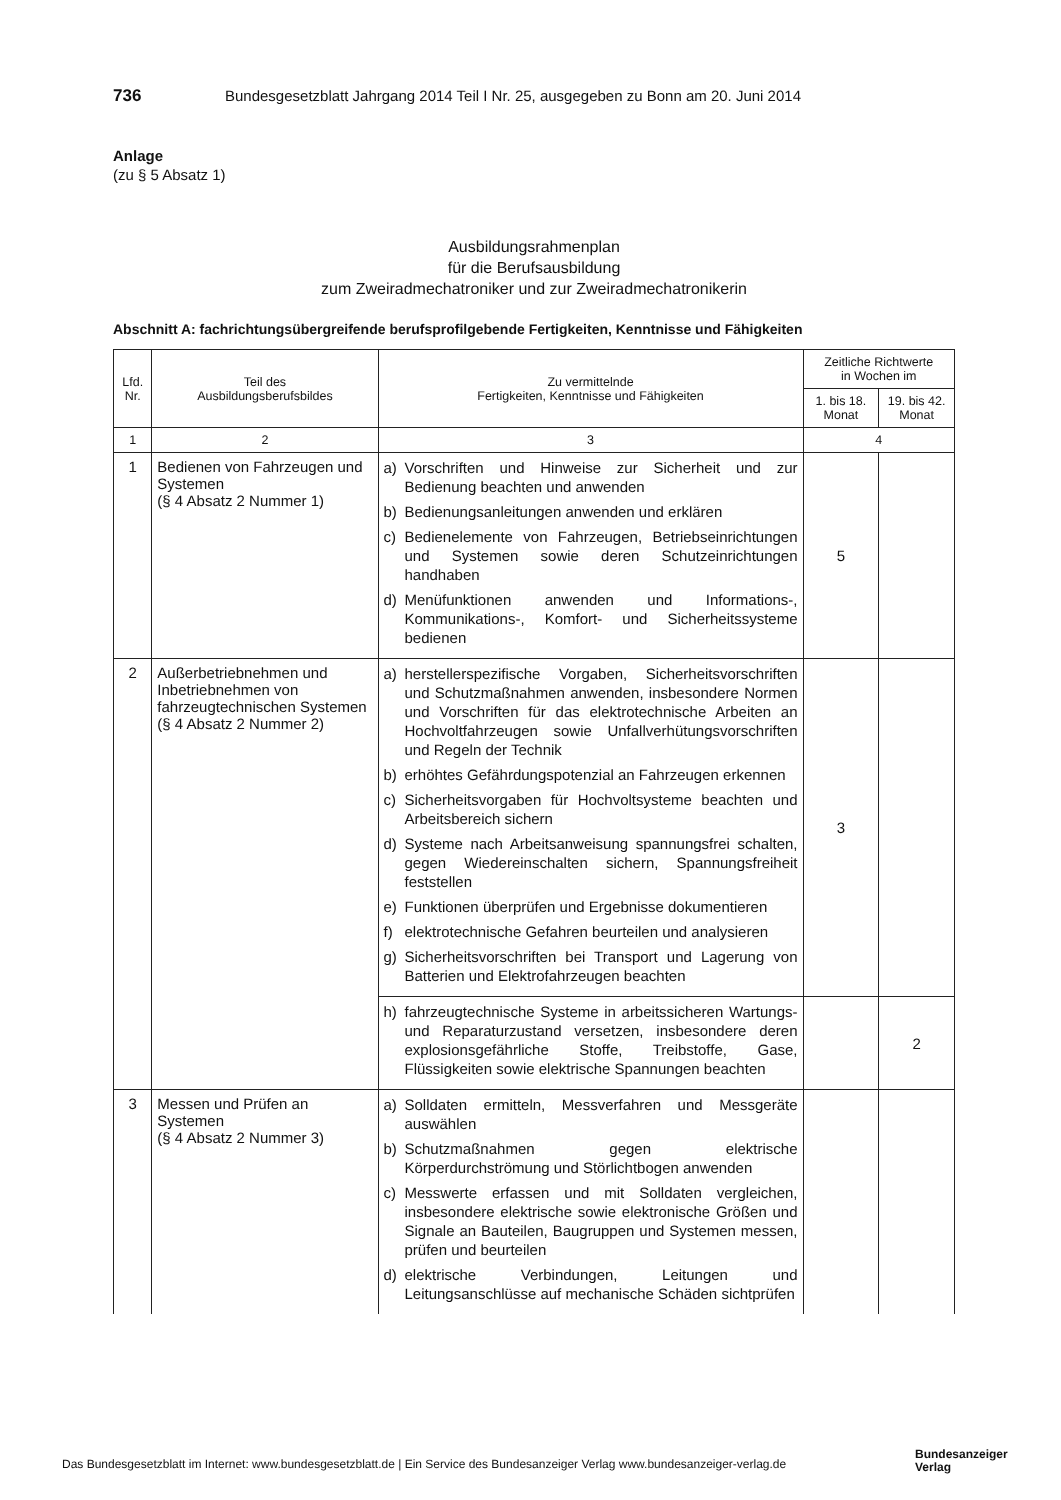736 Bundesgesetzblatt Jahrgang 2014 Teil I Nr. 25, ausgegeben zu Bonn am 20. Juni 2014
Anlage
(zu § 5 Absatz 1)
Ausbildungsrahmenplan
für die Berufsausbildung
zum Zweiradmechatroniker und zur Zweiradmechatronikerin
Abschnitt A: fachrichtungsübergreifende berufsprofilgebende Fertigkeiten, Kenntnisse und Fähigkeiten
| Lfd. Nr. | Teil des Ausbildungsberufsbildes | Zu vermittelnde Fertigkeiten, Kenntnisse und Fähigkeiten | Zeitliche Richtwerte in Wochen im | |
| --- | --- | --- | --- | --- |
| | | | 1. bis 18. Monat | 19. bis 42. Monat |
| 1 | 2 | 3 | 4 | |
| 1 | Bedienen von Fahrzeugen und Systemen (§ 4 Absatz 2 Nummer 1) | a) Vorschriften und Hinweise zur Sicherheit und zur Bedienung beachten und anwenden b) Bedienungsanleitungen anwenden und erklären c) Bedienelemente von Fahrzeugen, Betriebseinrichtungen und Systemen sowie deren Schutzeinrichtungen handhaben d) Menüfunktionen anwenden und Informations-, Kommunikations-, Komfort- und Sicherheitssysteme bedienen | 5 | |
| 2 | Außerbetriebnehmen und Inbetriebnehmen von fahrzeugtechnischen Systemen (§ 4 Absatz 2 Nummer 2) | a) herstellerspezifische Vorgaben, Sicherheitsvorschriften und Schutzmaßnahmen anwenden, insbesondere Normen und Vorschriften für das elektrotechnische Arbeiten an Hochvoltfahrzeugen sowie Unfallverhütungsvorschriften und Regeln der Technik b) erhöhtes Gefährdungspotenzial an Fahrzeugen erkennen c) Sicherheitsvorgaben für Hochvoltsysteme beachten und Arbeitsbereich sichern d) Systeme nach Arbeitsanweisung spannungsfrei schalten, gegen Wiedereinschalten sichern, Spannungsfreiheit feststellen e) Funktionen überprüfen und Ergebnisse dokumentieren f) elektrotechnische Gefahren beurteilen und analysieren g) Sicherheitsvorschriften bei Transport und Lagerung von Batterien und Elektrofahrzeugen beachten | 3 | |
| | | h) fahrzeugtechnische Systeme in arbeitssicheren Wartungs- und Reparaturzustand versetzen, insbesondere deren explosionsgefährliche Stoffe, Treibstoffe, Gase, Flüssigkeiten sowie elektrische Spannungen beachten | | 2 |
| 3 | Messen und Prüfen an Systemen (§ 4 Absatz 2 Nummer 3) | a) Solldaten ermitteln, Messverfahren und Messgeräte auswählen b) Schutzmaßnahmen gegen elektrische Körperdurchströmung und Störlichtbogen anwenden c) Messwerte erfassen und mit Solldaten vergleichen, insbesondere elektrische sowie elektronische Größen und Signale an Bauteilen, Baugruppen und Systemen messen, prüfen und beurteilen d) elektrische Verbindungen, Leitungen und Leitungsanschlüsse auf mechanische Schäden sichtprüfen | | |
Das Bundesgesetzblatt im Internet: www.bundesgesetzblatt.de | Ein Service des Bundesanzeiger Verlag www.bundesanzeiger-verlag.de
Bundesanzeiger
Verlag